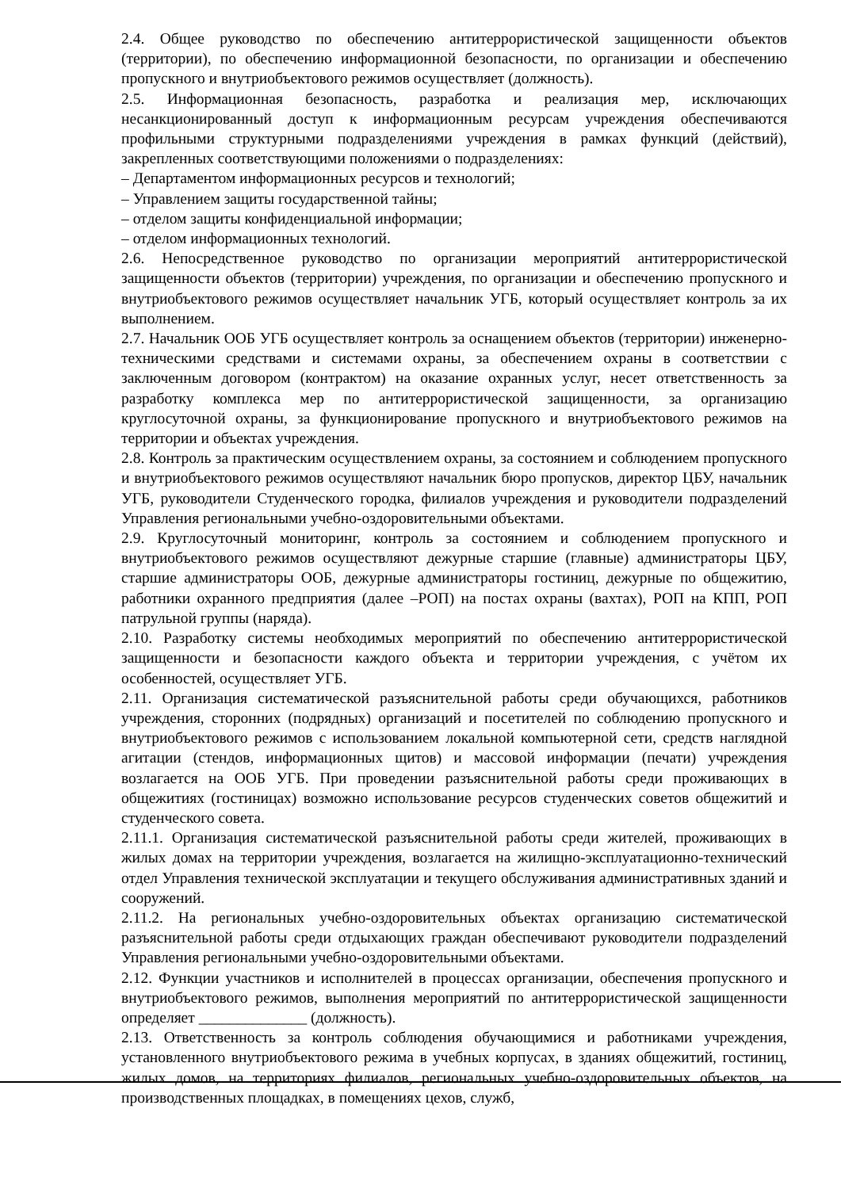2.4. Общее руководство по обеспечению антитеррористической защищенности объектов (территории), по обеспечению информационной безопасности, по организации и обеспечению пропускного и внутриобъектового режимов осуществляет (должность).
2.5. Информационная безопасность, разработка и реализация мер, исключающих несанкционированный доступ к информационным ресурсам учреждения обеспечиваются профильными структурными подразделениями учреждения в рамках функций (действий), закрепленных соответствующими положениями о подразделениях:
– Департаментом информационных ресурсов и технологий;
– Управлением защиты государственной тайны;
– отделом защиты конфиденциальной информации;
– отделом информационных технологий.
2.6. Непосредственное руководство по организации мероприятий антитеррористической защищенности объектов (территории) учреждения, по организации и обеспечению пропускного и внутриобъектового режимов осуществляет начальник УГБ, который осуществляет контроль за их выполнением.
2.7. Начальник ООБ УГБ осуществляет контроль за оснащением объектов (территории) инженерно-техническими средствами и системами охраны, за обеспечением охраны в соответствии с заключенным договором (контрактом) на оказание охранных услуг, несет ответственность за разработку комплекса мер по антитеррористической защищенности, за организацию круглосуточной охраны, за функционирование пропускного и внутриобъектового режимов на территории и объектах учреждения.
2.8. Контроль за практическим осуществлением охраны, за состоянием и соблюдением пропускного и внутриобъектового режимов осуществляют начальник бюро пропусков, директор ЦБУ, начальник УГБ, руководители Студенческого городка, филиалов учреждения и руководители подразделений Управления региональными учебно-оздоровительными объектами.
2.9. Круглосуточный мониторинг, контроль за состоянием и соблюдением пропускного и внутриобъектового режимов осуществляют дежурные старшие (главные) администраторы ЦБУ, старшие администраторы ООБ, дежурные администраторы гостиниц, дежурные по общежитию, работники охранного предприятия (далее –РОП) на постах охраны (вахтах), РОП на КПП, РОП патрульной группы (наряда).
2.10. Разработку системы необходимых мероприятий по обеспечению антитеррористической защищенности и безопасности каждого объекта и территории учреждения, с учётом их особенностей, осуществляет УГБ.
2.11. Организация систематической разъяснительной работы среди обучающихся, работников учреждения, сторонних (подрядных) организаций и посетителей по соблюдению пропускного и внутриобъектового режимов с использованием локальной компьютерной сети, средств наглядной агитации (стендов, информационных щитов) и массовой информации (печати) учреждения возлагается на ООБ УГБ. При проведении разъяснительной работы среди проживающих в общежитиях (гостиницах) возможно использование ресурсов студенческих советов общежитий и студенческого совета.
2.11.1. Организация систематической разъяснительной работы среди жителей, проживающих в жилых домах на территории учреждения, возлагается на жилищно-эксплуатационно-технический отдел Управления технической эксплуатации и текущего обслуживания административных зданий и сооружений.
2.11.2. На региональных учебно-оздоровительных объектах организацию систематической разъяснительной работы среди отдыхающих граждан обеспечивают руководители подразделений Управления региональными учебно-оздоровительными объектами.
2.12. Функции участников и исполнителей в процессах организации, обеспечения пропускного и внутриобъектового режимов, выполнения мероприятий по антитеррористической защищенности определяет ______________ (должность).
2.13. Ответственность за контроль соблюдения обучающимися и работниками учреждения, установленного внутриобъектового режима в учебных корпусах, в зданиях общежитий, гостиниц, жилых домов, на территориях филиалов, региональных учебно-оздоровительных объектов, на производственных площадках, в помещениях цехов, служб,